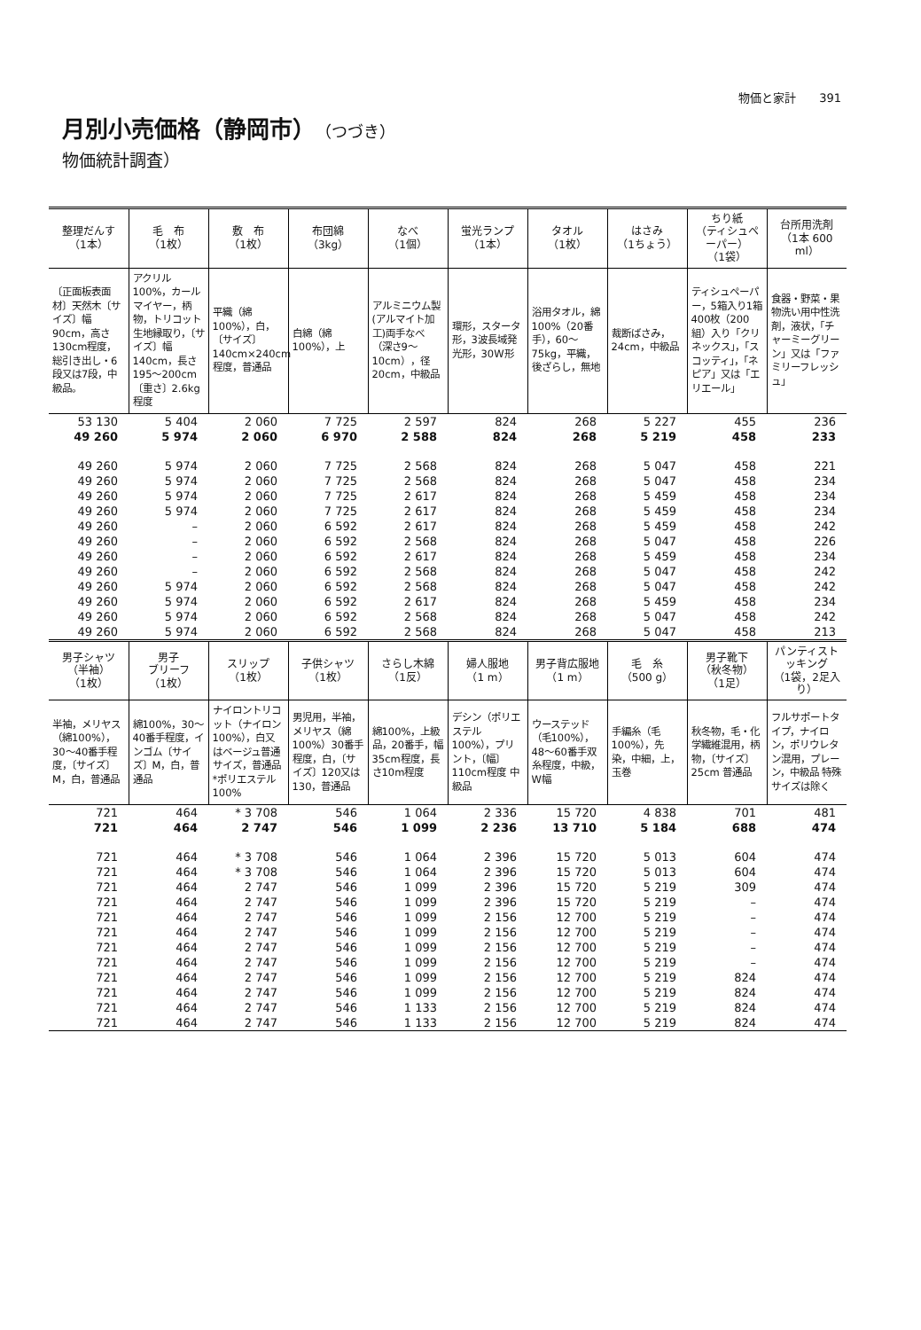物価と家計　　391
月別小売価格（静岡市）（つづき）
物価統計調査）
| 整理だんす （1本） | 毛 布 （1枚） | 敷 布 （1枚） | 布団綿 （3kg） | なべ （1個） | 蛍光ランプ （1本） | タオル （1枚） | はさみ （1ちょう） | ちり紙 （ティシュペーパー） （1袋） | 台所用洗剤 （1本 600 ml） |
| --- | --- | --- | --- | --- | --- | --- | --- | --- | --- |
| 〔正面板表面材〕天然木〔サイズ〕幅90cm，高さ130cm程度，総引き出し・6段又は7段，中級品。 | アクリル100%，カールマイヤー，柄物，トリコット生地縁取り，〔サイズ〕幅140cm，長さ195～200cm〔重さ〕2.6kg程度 | 平織（綿100%），白，〔サイズ〕140cm×240cm程度，普通品 | 白綿（綿100%），上 | アルミニウム製(アルマイト加工)両手なべ（深さ9～10cm），径20cm，中級品 | 環形，スタータ形，3波長域発光形，30W形 | 浴用タオル，綿100%（20番手），60～75kg，平織，後ざらし，無地 | 裁断ばさみ，24cm，中級品 | ティシュペーパー，5箱入り1箱400枚（200組）入り「クリネックス」，「スコッティ」，「ネピア」又は「エリエール」 | 食器・野菜・果物洗い用中性洗剤，液状，「チャーミーグリーン」又は「ファミリーフレッシュ」 |
| 53 130 | 5 404 | 2 060 | 7 725 | 2 597 | 824 | 268 | 5 227 | 455 | 236 |
| 49 260 | 5 974 | 2 060 | 6 970 | 2 588 | 824 | 268 | 5 219 | 458 | 233 |
| 49 260 | 5 974 | 2 060 | 7 725 | 2 568 | 824 | 268 | 5 047 | 458 | 221 |
| 49 260 | 5 974 | 2 060 | 7 725 | 2 568 | 824 | 268 | 5 047 | 458 | 234 |
| 49 260 | 5 974 | 2 060 | 7 725 | 2 617 | 824 | 268 | 5 459 | 458 | 234 |
| 49 260 | 5 974 | 2 060 | 7 725 | 2 617 | 824 | 268 | 5 459 | 458 | 234 |
| 49 260 | – | 2 060 | 6 592 | 2 617 | 824 | 268 | 5 459 | 458 | 242 |
| 49 260 | – | 2 060 | 6 592 | 2 568 | 824 | 268 | 5 047 | 458 | 226 |
| 49 260 | – | 2 060 | 6 592 | 2 617 | 824 | 268 | 5 459 | 458 | 234 |
| 49 260 | – | 2 060 | 6 592 | 2 568 | 824 | 268 | 5 047 | 458 | 242 |
| 49 260 | 5 974 | 2 060 | 6 592 | 2 568 | 824 | 268 | 5 047 | 458 | 242 |
| 49 260 | 5 974 | 2 060 | 6 592 | 2 617 | 824 | 268 | 5 459 | 458 | 234 |
| 49 260 | 5 974 | 2 060 | 6 592 | 2 568 | 824 | 268 | 5 047 | 458 | 242 |
| 49 260 | 5 974 | 2 060 | 6 592 | 2 568 | 824 | 268 | 5 047 | 458 | 213 |
| 男子シャツ （半袖） （1枚） | 男子 ブリーフ （1枚） | スリップ （1枚） | 子供シャツ （1枚） | さらし木綿 （1反） | 婦人服地 （1 m） | 男子背広服地 （1 m） | 毛 糸 （500 g） | 男子靴下 （秋冬物） （1足） | パンティストッキング （1袋，2足入り） |
| 半袖，メリヤス（綿100%），30～40番手程度，〔サイズ〕M，白，普通品 | 綿100%，30～40番手程度，インゴム〔サイズ〕M，白，普通品 | ナイロントリコット（ナイロン100%），白又はベージュ普通サイズ，普通品 *ポリエステル100% | 男児用，半袖，メリヤス（綿100%）30番手程度，白，〔サイズ〕120又は130，普通品 | 綿100%，上級品，20番手，幅35cm程度，長さ10m程度 | デシン（ポリエステル100%），プリント，〔幅〕110cm程度 中級品 | ウーステッド（毛100%），48～60番手双糸程度，中級，W幅 | 手編糸（毛100%），先染，中細，上，玉巻 | 秋冬物，毛・化学繊維混用，柄物，〔サイズ〕25cm 普通品 | フルサポートタイプ，ナイロン，ポリウレタン混用，プレーン，中級品 特殊サイズは除く |
| 721 | 464 | * 3 708 | 546 | 1 064 | 2 336 | 15 720 | 4 838 | 701 | 481 |
| 721 | 464 | 2 747 | 546 | 1 099 | 2 236 | 13 710 | 5 184 | 688 | 474 |
| 721 | 464 | * 3 708 | 546 | 1 064 | 2 396 | 15 720 | 5 013 | 604 | 474 |
| 721 | 464 | * 3 708 | 546 | 1 064 | 2 396 | 15 720 | 5 013 | 604 | 474 |
| 721 | 464 | 2 747 | 546 | 1 099 | 2 396 | 15 720 | 5 219 | 309 | 474 |
| 721 | 464 | 2 747 | 546 | 1 099 | 2 396 | 15 720 | 5 219 | – | 474 |
| 721 | 464 | 2 747 | 546 | 1 099 | 2 156 | 12 700 | 5 219 | – | 474 |
| 721 | 464 | 2 747 | 546 | 1 099 | 2 156 | 12 700 | 5 219 | – | 474 |
| 721 | 464 | 2 747 | 546 | 1 099 | 2 156 | 12 700 | 5 219 | – | 474 |
| 721 | 464 | 2 747 | 546 | 1 099 | 2 156 | 12 700 | 5 219 | – | 474 |
| 721 | 464 | 2 747 | 546 | 1 099 | 2 156 | 12 700 | 5 219 | 824 | 474 |
| 721 | 464 | 2 747 | 546 | 1 099 | 2 156 | 12 700 | 5 219 | 824 | 474 |
| 721 | 464 | 2 747 | 546 | 1 133 | 2 156 | 12 700 | 5 219 | 824 | 474 |
| 721 | 464 | 2 747 | 546 | 1 133 | 2 156 | 12 700 | 5 219 | 824 | 474 |